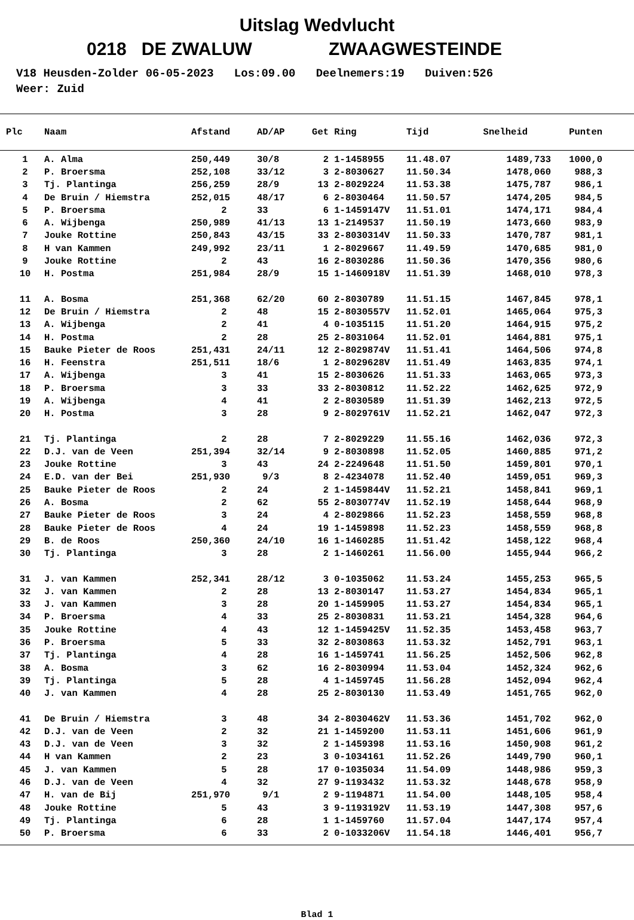Uitslag Wedvlucht
0218 DE ZWALUW ZWAAGWESTEINDE
V18 Heusden-Zolder 06-05-2023 Los:09.00 Deelnemers:19 Duiven:526 Weer: Zuid
| Plc | Naam | Afstand | AD/AP | Get | Ring | Tijd | Snelheid | Punten |
| --- | --- | --- | --- | --- | --- | --- | --- | --- |
| 1 | A. Alma | 250,449 | 30/8 | 2 | 1-1458955 | 11.48.07 | 1489,733 | 1000,0 |
| 2 | P. Broersma | 252,108 | 33/12 | 3 | 2-8030627 | 11.50.34 | 1478,060 | 988,3 |
| 3 | Tj. Plantinga | 256,259 | 28/9 | 13 | 2-8029224 | 11.53.38 | 1475,787 | 986,1 |
| 4 | De Bruin / Hiemstra | 252,015 | 48/17 | 6 | 2-8030464 | 11.50.57 | 1474,205 | 984,5 |
| 5 | P. Broersma | 2 | 33 | 6 | 1-1459147V | 11.51.01 | 1474,171 | 984,4 |
| 6 | A. Wijbenga | 250,989 | 41/13 | 13 | 1-2149537 | 11.50.19 | 1473,660 | 983,9 |
| 7 | Jouke Rottine | 250,843 | 43/15 | 33 | 2-8030314V | 11.50.33 | 1470,787 | 981,1 |
| 8 | H van Kammen | 249,992 | 23/11 | 1 | 2-8029667 | 11.49.59 | 1470,685 | 981,0 |
| 9 | Jouke Rottine | 2 | 43 | 16 | 2-8030286 | 11.50.36 | 1470,356 | 980,6 |
| 10 | H. Postma | 251,984 | 28/9 | 15 | 1-1460918V | 11.51.39 | 1468,010 | 978,3 |
| 11 | A. Bosma | 251,368 | 62/20 | 60 | 2-8030789 | 11.51.15 | 1467,845 | 978,1 |
| 12 | De Bruin / Hiemstra | 2 | 48 | 15 | 2-8030557V | 11.52.01 | 1465,064 | 975,3 |
| 13 | A. Wijbenga | 2 | 41 | 4 | 0-1035115 | 11.51.20 | 1464,915 | 975,2 |
| 14 | H. Postma | 2 | 28 | 25 | 2-8031064 | 11.52.01 | 1464,881 | 975,1 |
| 15 | Bauke Pieter de Roos | 251,431 | 24/11 | 12 | 2-8029874V | 11.51.41 | 1464,506 | 974,8 |
| 16 | H. Feenstra | 251,511 | 18/6 | 1 | 2-8029628V | 11.51.49 | 1463,835 | 974,1 |
| 17 | A. Wijbenga | 3 | 41 | 15 | 2-8030626 | 11.51.33 | 1463,065 | 973,3 |
| 18 | P. Broersma | 3 | 33 | 33 | 2-8030812 | 11.52.22 | 1462,625 | 972,9 |
| 19 | A. Wijbenga | 4 | 41 | 2 | 2-8030589 | 11.51.39 | 1462,213 | 972,5 |
| 20 | H. Postma | 3 | 28 | 9 | 2-8029761V | 11.52.21 | 1462,047 | 972,3 |
| 21 | Tj. Plantinga | 2 | 28 | 7 | 2-8029229 | 11.55.16 | 1462,036 | 972,3 |
| 22 | D.J. van de Veen | 251,394 | 32/14 | 9 | 2-8030898 | 11.52.05 | 1460,885 | 971,2 |
| 23 | Jouke Rottine | 3 | 43 | 24 | 2-2249648 | 11.51.50 | 1459,801 | 970,1 |
| 24 | E.D. van der Bei | 251,930 | 9/3 | 8 | 2-4234078 | 11.52.40 | 1459,051 | 969,3 |
| 25 | Bauke Pieter de Roos | 2 | 24 | 2 | 1-1459844V | 11.52.21 | 1458,841 | 969,1 |
| 26 | A. Bosma | 2 | 62 | 55 | 2-8030774V | 11.52.19 | 1458,644 | 968,9 |
| 27 | Bauke Pieter de Roos | 3 | 24 | 4 | 2-8029866 | 11.52.23 | 1458,559 | 968,8 |
| 28 | Bauke Pieter de Roos | 4 | 24 | 19 | 1-1459898 | 11.52.23 | 1458,559 | 968,8 |
| 29 | B. de Roos | 250,360 | 24/10 | 16 | 1-1460285 | 11.51.42 | 1458,122 | 968,4 |
| 30 | Tj. Plantinga | 3 | 28 | 2 | 1-1460261 | 11.56.00 | 1455,944 | 966,2 |
| 31 | J. van Kammen | 252,341 | 28/12 | 3 | 0-1035062 | 11.53.24 | 1455,253 | 965,5 |
| 32 | J. van Kammen | 2 | 28 | 13 | 2-8030147 | 11.53.27 | 1454,834 | 965,1 |
| 33 | J. van Kammen | 3 | 28 | 20 | 1-1459905 | 11.53.27 | 1454,834 | 965,1 |
| 34 | P. Broersma | 4 | 33 | 25 | 2-8030831 | 11.53.21 | 1454,328 | 964,6 |
| 35 | Jouke Rottine | 4 | 43 | 12 | 1-1459425V | 11.52.35 | 1453,458 | 963,7 |
| 36 | P. Broersma | 5 | 33 | 32 | 2-8030863 | 11.53.32 | 1452,791 | 963,1 |
| 37 | Tj. Plantinga | 4 | 28 | 16 | 1-1459741 | 11.56.25 | 1452,506 | 962,8 |
| 38 | A. Bosma | 3 | 62 | 16 | 2-8030994 | 11.53.04 | 1452,324 | 962,6 |
| 39 | Tj. Plantinga | 5 | 28 | 4 | 1-1459745 | 11.56.28 | 1452,094 | 962,4 |
| 40 | J. van Kammen | 4 | 28 | 25 | 2-8030130 | 11.53.49 | 1451,765 | 962,0 |
| 41 | De Bruin / Hiemstra | 3 | 48 | 34 | 2-8030462V | 11.53.36 | 1451,702 | 962,0 |
| 42 | D.J. van de Veen | 2 | 32 | 21 | 1-1459200 | 11.53.11 | 1451,606 | 961,9 |
| 43 | D.J. van de Veen | 3 | 32 | 2 | 1-1459398 | 11.53.16 | 1450,908 | 961,2 |
| 44 | H van Kammen | 2 | 23 | 3 | 0-1034161 | 11.52.26 | 1449,790 | 960,1 |
| 45 | J. van Kammen | 5 | 28 | 17 | 0-1035034 | 11.54.09 | 1448,986 | 959,3 |
| 46 | D.J. van de Veen | 4 | 32 | 27 | 9-1193432 | 11.53.32 | 1448,678 | 958,9 |
| 47 | H. van de Bij | 251,970 | 9/1 | 2 | 9-1194871 | 11.54.00 | 1448,105 | 958,4 |
| 48 | Jouke Rottine | 5 | 43 | 3 | 9-1193192V | 11.53.19 | 1447,308 | 957,6 |
| 49 | Tj. Plantinga | 6 | 28 | 1 | 1-1459760 | 11.57.04 | 1447,174 | 957,4 |
| 50 | P. Broersma | 6 | 33 | 2 | 0-1033206V | 11.54.18 | 1446,401 | 956,7 |
Blad 1